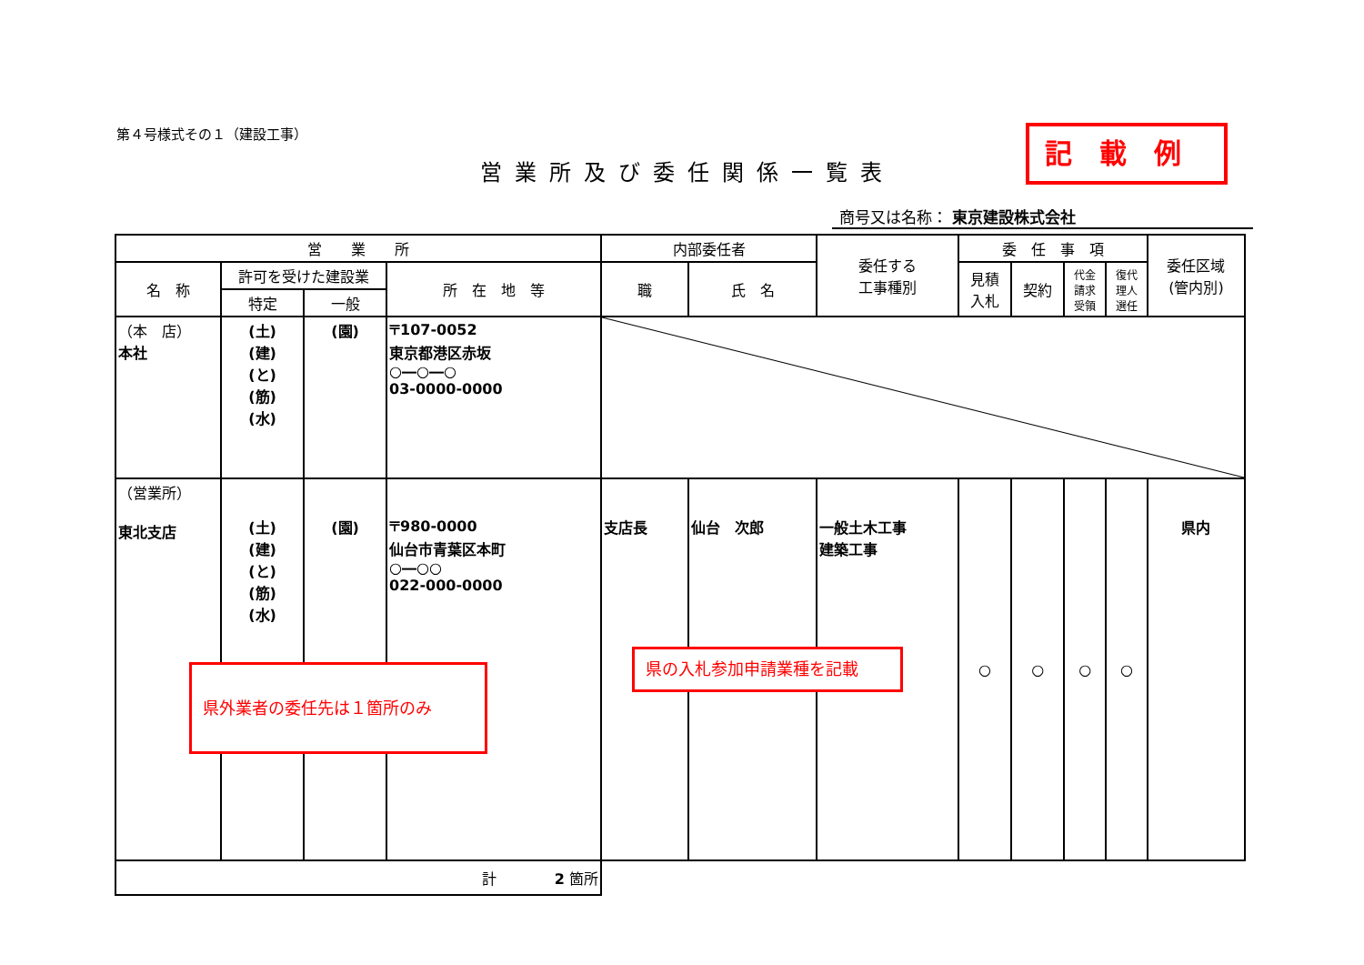第４号様式その１（建設工事）
営業所及び委任関係一覧表
記載例
商号又は名称： 東京建設株式会社
| 営 業 所 | | | | 内部委任者 | | 委任する 工事種別 | 委 任 事 項 | | | | 委任区域 (管内別) |
| --- | --- | --- | --- | --- | --- | --- | --- | --- | --- | --- | --- |
| 名 称 | 許可を受けた建設業 | | 所 在 地 等 | 職 | 氏 名 | | 見積 入札 | 契約 | 代金 請求 受領 | 復代 理人 選任 | |
| | 特定 | 一般 | | | | | | | | | |
| （本 店） 本社 | (土) (建) (と) (筋) (水) | (園) | 〒107-0052 東京都港区赤坂 ○―○―○ 03-0000-0000 | | | | | | | | |
| （営業所） 東北支店 | (土) (建) (と) (筋) (水) | (園) | 〒980-0000 仙台市青葉区本町 ○―○○ 022-000-0000 | 支店長 | 仙台 次郎 | 一般土木工事 建築工事 | ○ | ○ | ○ | ○ | 県内 |
| 計 2 箇所 | | | | | | | | | | | |
県外業者の委任先は１箇所のみ
県の入札参加申請業種を記載